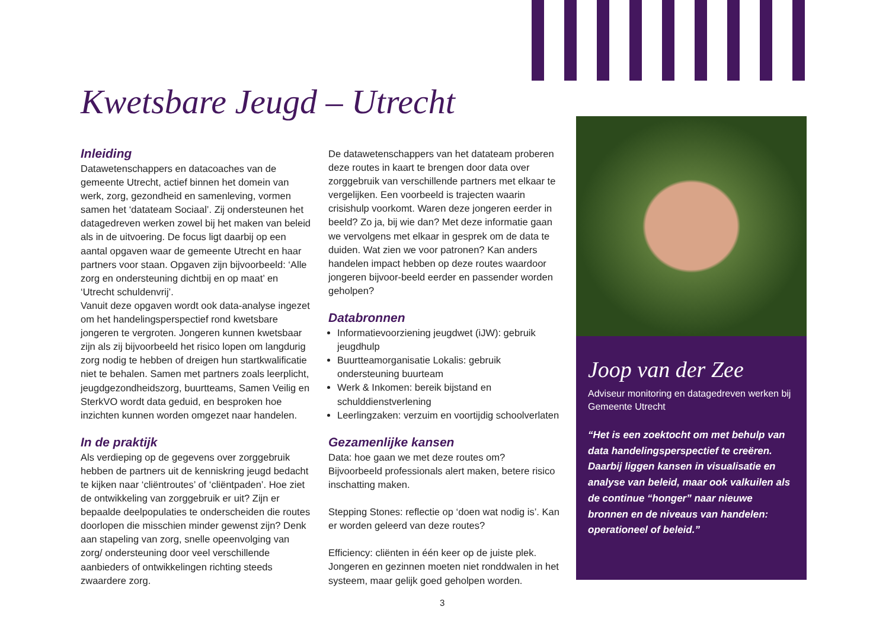Kwetsbare Jeugd – Utrecht
Inleiding
Datawetenschappers en datacoaches van de gemeente Utrecht, actief binnen het domein van werk, zorg, gezondheid en samenleving, vormen samen het ‘datateam Sociaal’. Zij ondersteunen het datagedreven werken zowel bij het maken van beleid als in de uitvoering. De focus ligt daarbij op een aantal opgaven waar de gemeente Utrecht en haar partners voor staan. Opgaven zijn bijvoorbeeld: ‘Alle zorg en ondersteuning dichtbij en op maat’ en ‘Utrecht schuldenvrij’.
Vanuit deze opgaven wordt ook data-analyse ingezet om het handelingsperspectief rond kwetsbare jongeren te vergroten. Jongeren kunnen kwetsbaar zijn als zij bijvoorbeeld het risico lopen om langdurig zorg nodig te hebben of dreigen hun startkwalificatie niet te behalen. Samen met partners zoals leerplicht, jeugdgezondheidszorg, buurtteams, Samen Veilig en SterkVO wordt data geduid, en besproken hoe inzichten kunnen worden omgezet naar handelen.
In de praktijk
Als verdieping op de gegevens over zorggebruik hebben de partners uit de kenniskring jeugd bedacht te kijken naar ‘cliëntroutes’ of ‘cliëntpaden’. Hoe ziet de ontwikkeling van zorggebruik er uit? Zijn er bepaalde deelpopulaties te onderscheiden die routes doorlopen die misschien minder gewenst zijn? Denk aan stapeling van zorg, snelle opeenvolging van zorg/ ondersteuning door veel verschillende aanbieders of ontwikkelingen richting steeds zwaardere zorg.
De datawetenschappers van het datateam proberen deze routes in kaart te brengen door data over zorggebruik van verschillende partners met elkaar te vergelijken. Een voorbeeld is trajecten waarin crisishulp voorkomt. Waren deze jongeren eerder in beeld? Zo ja, bij wie dan? Met deze informatie gaan we vervolgens met elkaar in gesprek om de data te duiden. Wat zien we voor patronen? Kan anders handelen impact hebben op deze routes waardoor jongeren bijvoor-beeld eerder en passender worden geholpen?
Databronnen
Informatievoorziening jeugdwet (iJW): gebruik jeugdhulp
Buurtteamorganisatie Lokalis: gebruik ondersteuning buurteam
Werk & Inkomen: bereik bijstand en schulddienstverlening
Leerlingzaken: verzuim en voortijdig schoolverlaten
Gezamenlijke kansen
Data: hoe gaan we met deze routes om? Bijvoorbeeld professionals alert maken, betere risico inschatting maken.
Stepping Stones: reflectie op ‘doen wat nodig is’. Kan er worden geleerd van deze routes?
Efficiency: cliënten in één keer op de juiste plek. Jongeren en gezinnen moeten niet ronddwalen in het systeem, maar gelijk goed geholpen worden.
Joop van der Zee
Adviseur monitoring en datagedreven werken bij Gemeente Utrecht
“Het is een zoektocht om met behulp van data handelingsperspectief te creëren. Daarbij liggen kansen in visualisatie en analyse van beleid, maar ook valkuilen als de continue “honger” naar nieuwe bronnen en de niveaus van handelen: operationeel of beleid.”
3